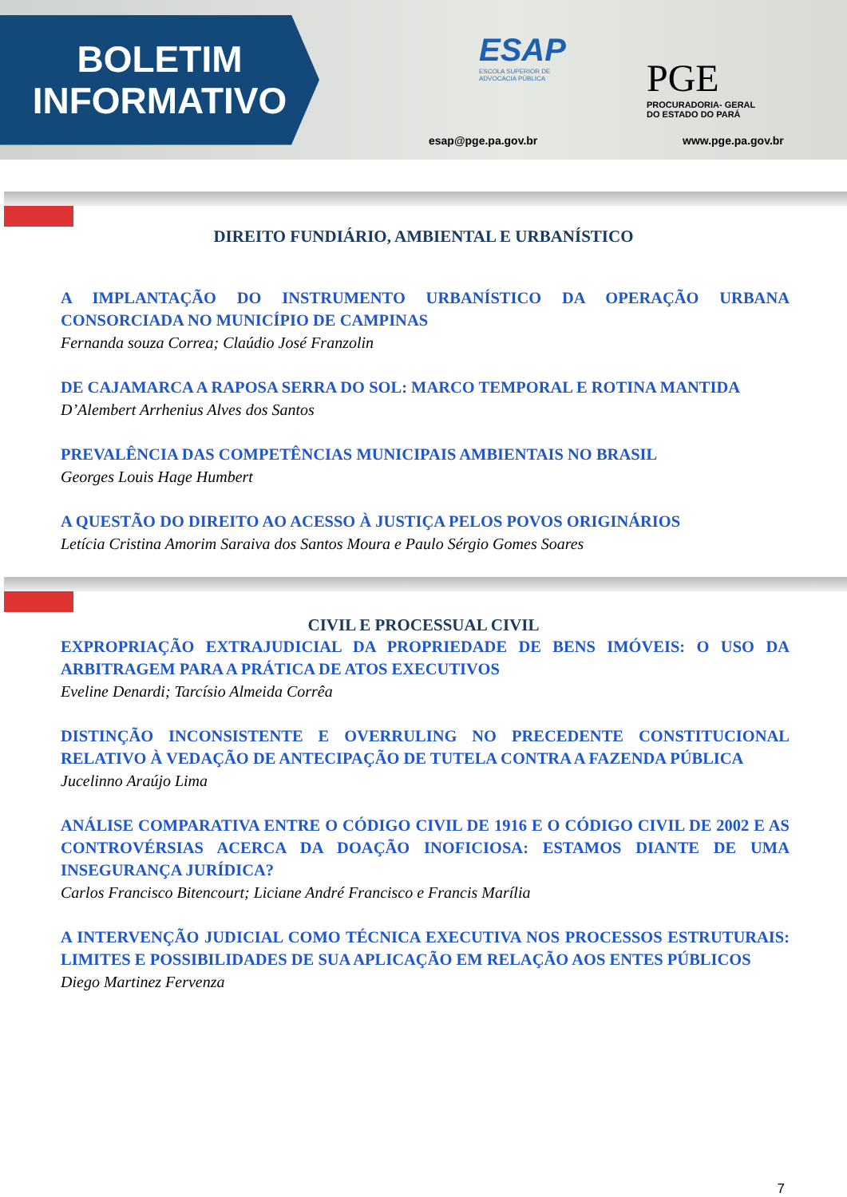BOLETIM
INFORMATIVO
ESAP
ESCOLA SUPERIOR DE
ADVOCACIA PÚBLICA
esap@pge.pa.gov.br
PGE
PROCURADORIA- GERAL
DO ESTADO DO PARÁ
www.pge.pa.gov.br
DIREITO FUNDIÁRIO, AMBIENTAL E URBANÍSTICO
A IMPLANTAÇÃO DO INSTRUMENTO URBANÍSTICO DA OPERAÇÃO URBANA CONSORCIADA NO MUNICÍPIO DE CAMPINAS
Fernanda souza Correa; Claúdio José Franzolin
DE CAJAMARCA A RAPOSA SERRA DO SOL: MARCO TEMPORAL E ROTINA MANTIDA
D’Alembert Arrhenius Alves dos Santos
PREVALÊNCIA DAS COMPETÊNCIAS MUNICIPAIS AMBIENTAIS NO BRASIL
Georges Louis Hage Humbert
A QUESTÃO DO DIREITO AO ACESSO À JUSTIÇA PELOS POVOS ORIGINÁRIOS
Letícia Cristina Amorim Saraiva dos Santos Moura e Paulo Sérgio Gomes Soares
CIVIL E PROCESSUAL CIVIL
EXPROPRIAÇÃO EXTRAJUDICIAL DA PROPRIEDADE DE BENS IMÓVEIS: O USO DA ARBITRAGEM PARA A PRÁTICA DE ATOS EXECUTIVOS
Eveline Denardi; Tarcísio Almeida Corrêa
DISTINÇÃO INCONSISTENTE E OVERRULING NO PRECEDENTE CONSTITUCIONAL RELATIVO À VEDAÇÃO DE ANTECIPAÇÃO DE TUTELA CONTRA A FAZENDA PÚBLICA
Jucelinno Araújo Lima
ANÁLISE COMPARATIVA ENTRE O CÓDIGO CIVIL DE 1916 E O CÓDIGO CIVIL DE 2002 E AS CONTROVÉRSIAS ACERCA DA DOAÇÃO INOFICIOSA: ESTAMOS DIANTE DE UMA INSEGURANÇA JURÍDICA?
Carlos Francisco Bitencourt; Liciane André Francisco e Francis Marília
A INTERVENÇÃO JUDICIAL COMO TÉCNICA EXECUTIVA NOS PROCESSOS ESTRUTURAIS: LIMITES E POSSIBILIDADES DE SUA APLICAÇÃO EM RELAÇÃO AOS ENTES PÚBLICOS
Diego Martinez Fervenza
7